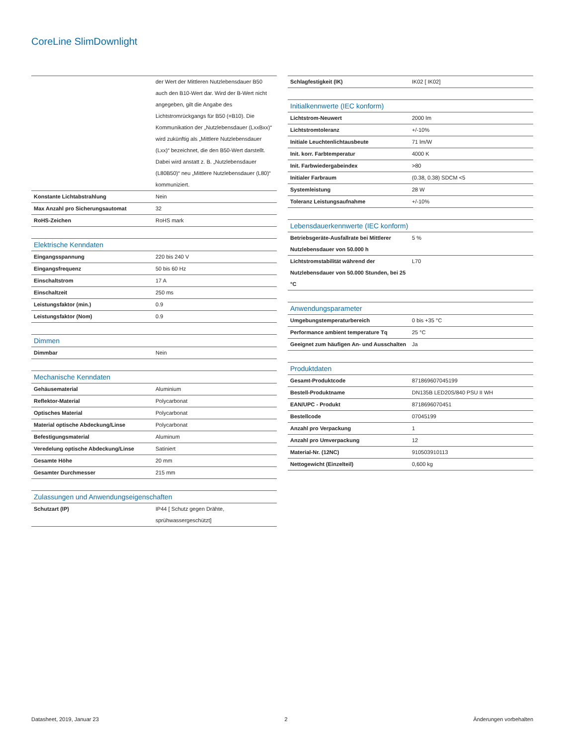CoreLine SlimDownlight
| | der Wert der Mittleren Nutzlebensdauer B50 auch den B10-Wert dar. Wird der B-Wert nicht angegeben, gilt die Angabe des Lichtstromrückgangs für B50 (=B10). Die Kommunikation der „Nutzlebensdauer (LxxBxx)“ wird zukünftig als „Mittlere Nutzlebensdauer (Lxx)“ bezeichnet, die den B50-Wert darstellt. Dabei wird anstatt z. B. „Nutzlebensdauer (L80B50)“ neu „Mittlere Nutzlebensdauer (L80)“ kommuniziert. |
| Konstante Lichtabstrahlung | Nein |
| Max Anzahl pro Sicherungsautomat | 32 |
| RoHS-Zeichen | RoHS mark |
| Elektrische Kenndaten | |
| Eingangsspannung | 220 bis 240 V |
| Eingangsfrequenz | 50 bis 60 Hz |
| Einschaltstrom | 17 A |
| Einschaltzeit | 250 ms |
| Leistungsfaktor (min.) | 0.9 |
| Leistungsfaktor (Nom) | 0.9 |
| Dimmen | |
| Dimmbar | Nein |
| Mechanische Kenndaten | |
| Gehäusematerial | Aluminium |
| Reflektor-Material | Polycarbonat |
| Optisches Material | Polycarbonat |
| Material optische Abdeckung/Linse | Polycarbonat |
| Befestigungsmaterial | Aluminum |
| Veredelung optische Abdeckung/Linse | Satiniert |
| Gesamte Höhe | 20 mm |
| Gesamter Durchmesser | 215 mm |
| Zulassungen und Anwendungseigenschaften | |
| Schutzart (IP) | IP44 [ Schutz gegen Drähte, sprühwassergeschützt] |
| Schlagfestigkeit (IK) | IK02 [ IK02] |
| Initialkennwerte (IEC konform) | |
| Lichtstrom-Neuwert | 2000 lm |
| Lichtstromtoleranz | +/-10% |
| Initiale Leuchtenlichtausbeute | 71 lm/W |
| Init. korr. Farbtemperatur | 4000 K |
| Init. Farbwiedergabeindex | >80 |
| Initialer Farbraum | (0.38, 0.38) SDCM <5 |
| Systemleistung | 28 W |
| Toleranz Leistungsaufnahme | +/-10% |
| Lebensdauerkennwerte (IEC konform) | |
| Betriebsgeräte-Ausfallrate bei Mittlerer Nutzlebensdauer von 50.000 h | 5 % |
| Lichtstromstabilität während der Nutzlebensdauer von 50.000 Stunden, bei 25 °C | L70 |
| Anwendungsparameter | |
| Umgebungstemperaturbereich | 0 bis +35 °C |
| Performance ambient temperature Tq | 25 °C |
| Geeignet zum häufigen An- und Ausschalten | Ja |
| Produktdaten | |
| Gesamt-Produktcode | 871869607045199 |
| Bestell-Produktname | DN135B LED20S/840 PSU II WH |
| EAN/UPC - Produkt | 8718696070451 |
| Bestellcode | 07045199 |
| Anzahl pro Verpackung | 1 |
| Anzahl pro Umverpackung | 12 |
| Material-Nr. (12NC) | 910503910113 |
| Nettogewicht (Einzelteil) | 0,600 kg |
Datasheet, 2019, Januar 23 2 Änderungen vorbehalten